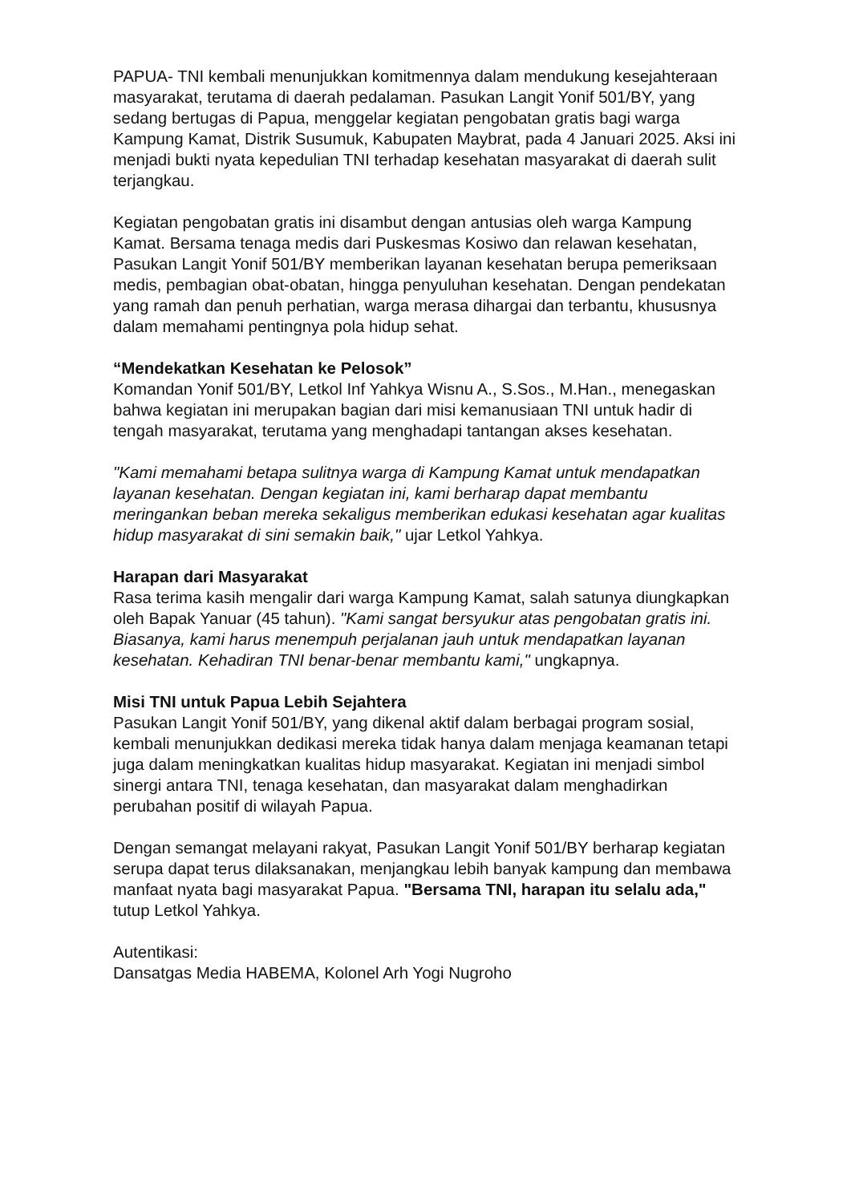PAPUA- TNI kembali menunjukkan komitmennya dalam mendukung kesejahteraan masyarakat, terutama di daerah pedalaman. Pasukan Langit Yonif 501/BY, yang sedang bertugas di Papua, menggelar kegiatan pengobatan gratis bagi warga Kampung Kamat, Distrik Susumuk, Kabupaten Maybrat, pada 4 Januari 2025. Aksi ini menjadi bukti nyata kepedulian TNI terhadap kesehatan masyarakat di daerah sulit terjangkau.
Kegiatan pengobatan gratis ini disambut dengan antusias oleh warga Kampung Kamat. Bersama tenaga medis dari Puskesmas Kosiwo dan relawan kesehatan, Pasukan Langit Yonif 501/BY memberikan layanan kesehatan berupa pemeriksaan medis, pembagian obat-obatan, hingga penyuluhan kesehatan. Dengan pendekatan yang ramah dan penuh perhatian, warga merasa dihargai dan terbantu, khususnya dalam memahami pentingnya pola hidup sehat.
“Mendekatkan Kesehatan ke Pelosok”
Komandan Yonif 501/BY, Letkol Inf Yahkya Wisnu A., S.Sos., M.Han., menegaskan bahwa kegiatan ini merupakan bagian dari misi kemanusiaan TNI untuk hadir di tengah masyarakat, terutama yang menghadapi tantangan akses kesehatan.
"Kami memahami betapa sulitnya warga di Kampung Kamat untuk mendapatkan layanan kesehatan. Dengan kegiatan ini, kami berharap dapat membantu meringankan beban mereka sekaligus memberikan edukasi kesehatan agar kualitas hidup masyarakat di sini semakin baik," ujar Letkol Yahkya.
Harapan dari Masyarakat
Rasa terima kasih mengalir dari warga Kampung Kamat, salah satunya diungkapkan oleh Bapak Yanuar (45 tahun). "Kami sangat bersyukur atas pengobatan gratis ini. Biasanya, kami harus menempuh perjalanan jauh untuk mendapatkan layanan kesehatan. Kehadiran TNI benar-benar membantu kami," ungkapnya.
Misi TNI untuk Papua Lebih Sejahtera
Pasukan Langit Yonif 501/BY, yang dikenal aktif dalam berbagai program sosial, kembali menunjukkan dedikasi mereka tidak hanya dalam menjaga keamanan tetapi juga dalam meningkatkan kualitas hidup masyarakat. Kegiatan ini menjadi simbol sinergi antara TNI, tenaga kesehatan, dan masyarakat dalam menghadirkan perubahan positif di wilayah Papua.
Dengan semangat melayani rakyat, Pasukan Langit Yonif 501/BY berharap kegiatan serupa dapat terus dilaksanakan, menjangkau lebih banyak kampung dan membawa manfaat nyata bagi masyarakat Papua. "Bersama TNI, harapan itu selalu ada," tutup Letkol Yahkya.
Autentikasi:
Dansatgas Media HABEMA, Kolonel Arh Yogi Nugroho